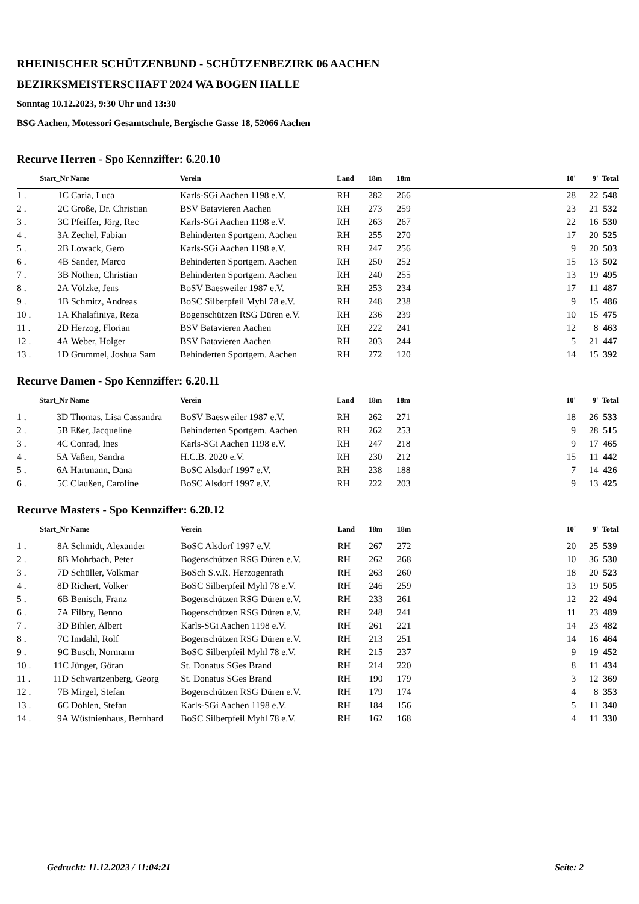RHEINISCHER SCHÜTZENBUND - SCHÜTZENBEZIRK 06 AACHEN
BEZIRKSMEISTERSCHAFT 2024 WA BOGEN HALLE
Sonntag 10.12.2023, 9:30 Uhr und 13:30
BSG Aachen, Motessori Gesamtschule, Bergische Gasse 18, 52066 Aachen
Recurve Herren - Spo Kennziffer: 6.20.10
| | Start_Nr | Name | Verein | Land | 18m | 18m | | 10' | 9' | Total |
| --- | --- | --- | --- | --- | --- | --- | --- | --- | --- | --- |
| 1 . | 1C | Caria, Luca | Karls-SGi Aachen 1198 e.V. | RH | 282 | 266 | | 28 | 22 | 548 |
| 2 . | 2C | Große, Dr. Christian | BSV Batavieren Aachen | RH | 273 | 259 | | 23 | 21 | 532 |
| 3 . | 3C | Pfeiffer, Jörg, Rec | Karls-SGi Aachen 1198 e.V. | RH | 263 | 267 | | 22 | 16 | 530 |
| 4 . | 3A | Zechel, Fabian | Behinderten Sportgem. Aachen | RH | 255 | 270 | | 17 | 20 | 525 |
| 5 . | 2B | Lowack, Gero | Karls-SGi Aachen 1198 e.V. | RH | 247 | 256 | | 9 | 20 | 503 |
| 6 . | 4B | Sander, Marco | Behinderten Sportgem. Aachen | RH | 250 | 252 | | 15 | 13 | 502 |
| 7 . | 3B | Nothen, Christian | Behinderten Sportgem. Aachen | RH | 240 | 255 | | 13 | 19 | 495 |
| 8 . | 2A | Völzke, Jens | BoSV Baesweiler 1987 e.V. | RH | 253 | 234 | | 17 | 11 | 487 |
| 9 . | 1B | Schmitz, Andreas | BoSC Silberpfeil Myhl 78 e.V. | RH | 248 | 238 | | 9 | 15 | 486 |
| 10 . | 1A | Khalafiniya, Reza | Bogenschützen RSG Düren e.V. | RH | 236 | 239 | | 10 | 15 | 475 |
| 11 . | 2D | Herzog, Florian | BSV Batavieren Aachen | RH | 222 | 241 | | 12 | 8 | 463 |
| 12 . | 4A | Weber, Holger | BSV Batavieren Aachen | RH | 203 | 244 | | 5 | 21 | 447 |
| 13 . | 1D | Grummel, Joshua Sam | Behinderten Sportgem. Aachen | RH | 272 | 120 | | 14 | 15 | 392 |
Recurve Damen - Spo Kennziffer: 6.20.11
| | Start_Nr | Name | Verein | Land | 18m | 18m | | 10' | 9' | Total |
| --- | --- | --- | --- | --- | --- | --- | --- | --- | --- | --- |
| 1 . | 3D | Thomas, Lisa Cassandra | BoSV Baesweiler 1987 e.V. | RH | 262 | 271 | | 18 | 26 | 533 |
| 2 . | 5B | Eßer, Jacqueline | Behinderten Sportgem. Aachen | RH | 262 | 253 | | 9 | 28 | 515 |
| 3 . | 4C | Conrad, Ines | Karls-SGi Aachen 1198 e.V. | RH | 247 | 218 | | 9 | 17 | 465 |
| 4 . | 5A | Vaßen, Sandra | H.C.B. 2020 e.V. | RH | 230 | 212 | | 15 | 11 | 442 |
| 5 . | 6A | Hartmann, Dana | BoSC Alsdorf 1997 e.V. | RH | 238 | 188 | | 7 | 14 | 426 |
| 6 . | 5C | Claußen, Caroline | BoSC Alsdorf 1997 e.V. | RH | 222 | 203 | | 9 | 13 | 425 |
Recurve Masters - Spo Kennziffer: 6.20.12
| | Start_Nr | Name | Verein | Land | 18m | 18m | | 10' | 9' | Total |
| --- | --- | --- | --- | --- | --- | --- | --- | --- | --- | --- |
| 1 . | 8A | Schmidt, Alexander | BoSC Alsdorf 1997 e.V. | RH | 267 | 272 | | 20 | 25 | 539 |
| 2 . | 8B | Mohrbach, Peter | Bogenschützen RSG Düren e.V. | RH | 262 | 268 | | 10 | 36 | 530 |
| 3 . | 7D | Schüller, Volkmar | BoSch S.v.R. Herzogenrath | RH | 263 | 260 | | 18 | 20 | 523 |
| 4 . | 8D | Richert, Volker | BoSC Silberpfeil Myhl 78 e.V. | RH | 246 | 259 | | 13 | 19 | 505 |
| 5 . | 6B | Benisch, Franz | Bogenschützen RSG Düren e.V. | RH | 233 | 261 | | 12 | 22 | 494 |
| 6 . | 7A | Filbry, Benno | Bogenschützen RSG Düren e.V. | RH | 248 | 241 | | 11 | 23 | 489 |
| 7 . | 3D | Bihler, Albert | Karls-SGi Aachen 1198 e.V. | RH | 261 | 221 | | 14 | 23 | 482 |
| 8 . | 7C | Imdahl, Rolf | Bogenschützen RSG Düren e.V. | RH | 213 | 251 | | 14 | 16 | 464 |
| 9 . | 9C | Busch, Normann | BoSC Silberpfeil Myhl 78 e.V. | RH | 215 | 237 | | 9 | 19 | 452 |
| 10 . | 11C | Jünger, Göran | St. Donatus SGes Brand | RH | 214 | 220 | | 8 | 11 | 434 |
| 11 . | 11D | Schwartzenberg, Georg | St. Donatus SGes Brand | RH | 190 | 179 | | 3 | 12 | 369 |
| 12 . | 7B | Mirgel, Stefan | Bogenschützen RSG Düren e.V. | RH | 179 | 174 | | 4 | 8 | 353 |
| 13 . | 6C | Dohlen, Stefan | Karls-SGi Aachen 1198 e.V. | RH | 184 | 156 | | 5 | 11 | 340 |
| 14 . | 9A | Wüstnienhaus, Bernhard | BoSC Silberpfeil Myhl 78 e.V. | RH | 162 | 168 | | 4 | 11 | 330 |
Gedruckt: 11.12.2023 / 11:04:21 Seite: 2